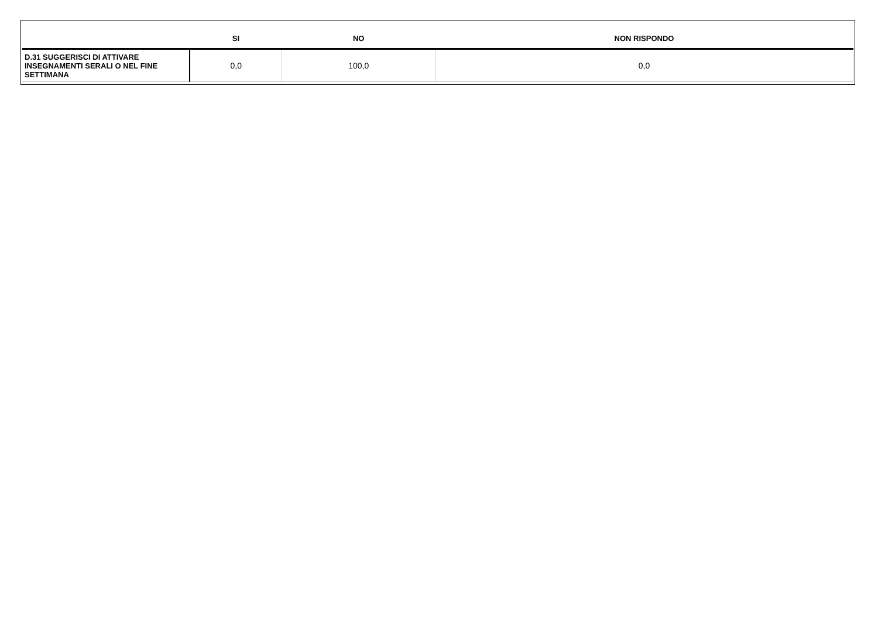| | SI | NO | NON RISPONDO |
| --- | --- | --- | --- |
| D.31 SUGGERISCI DI ATTIVARE INSEGNAMENTI SERALI O NEL FINE SETTIMANA | 0,0 | 100,0 | 0,0 |